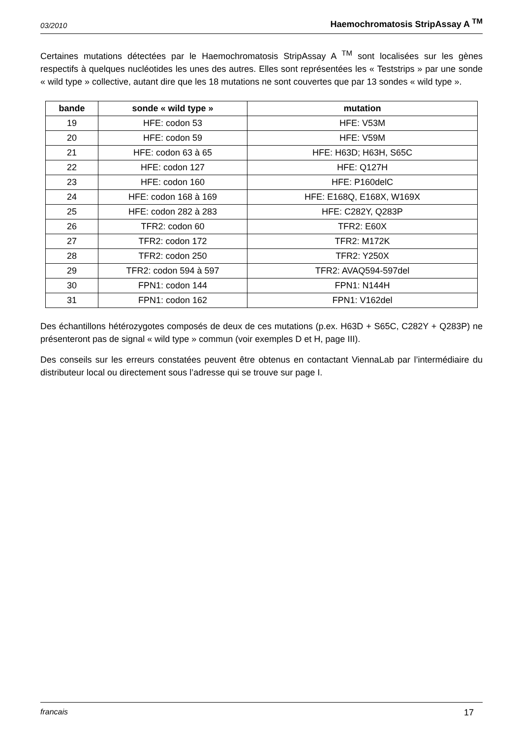03/2010 Haemochromatosis StripAssay A <sup>TM</sup>
Certaines mutations détectées par le Haemochromatosis StripAssay A <sup>TM</sup> sont localisées sur les gènes respectifs à quelques nucléotides les unes des autres. Elles sont représentées les « Teststrips » par une sonde « wild type » collective, autant dire que les 18 mutations ne sont couvertes que par 13 sondes « wild type ».
| bande | sonde « wild type » | mutation |
| --- | --- | --- |
| 19 | HFE: codon 53 | HFE: V53M |
| 20 | HFE: codon 59 | HFE: V59M |
| 21 | HFE: codon 63 à 65 | HFE: H63D; H63H, S65C |
| 22 | HFE: codon 127 | HFE: Q127H |
| 23 | HFE: codon 160 | HFE: P160delC |
| 24 | HFE: codon 168 à 169 | HFE: E168Q, E168X, W169X |
| 25 | HFE: codon 282 à 283 | HFE: C282Y, Q283P |
| 26 | TFR2: codon 60 | TFR2: E60X |
| 27 | TFR2: codon 172 | TFR2: M172K |
| 28 | TFR2: codon 250 | TFR2: Y250X |
| 29 | TFR2: codon 594 à 597 | TFR2: AVAQ594-597del |
| 30 | FPN1: codon 144 | FPN1: N144H |
| 31 | FPN1: codon 162 | FPN1: V162del |
Des échantillons hétérozygotes composés de deux de ces mutations (p.ex. H63D + S65C, C282Y + Q283P) ne présenteront pas de signal « wild type » commun (voir exemples D et H, page III).
Des conseils sur les erreurs constatées peuvent être obtenus en contactant ViennaLab par l’intermédiaire du distributeur local ou directement sous l’adresse qui se trouve sur page I.
francais 17